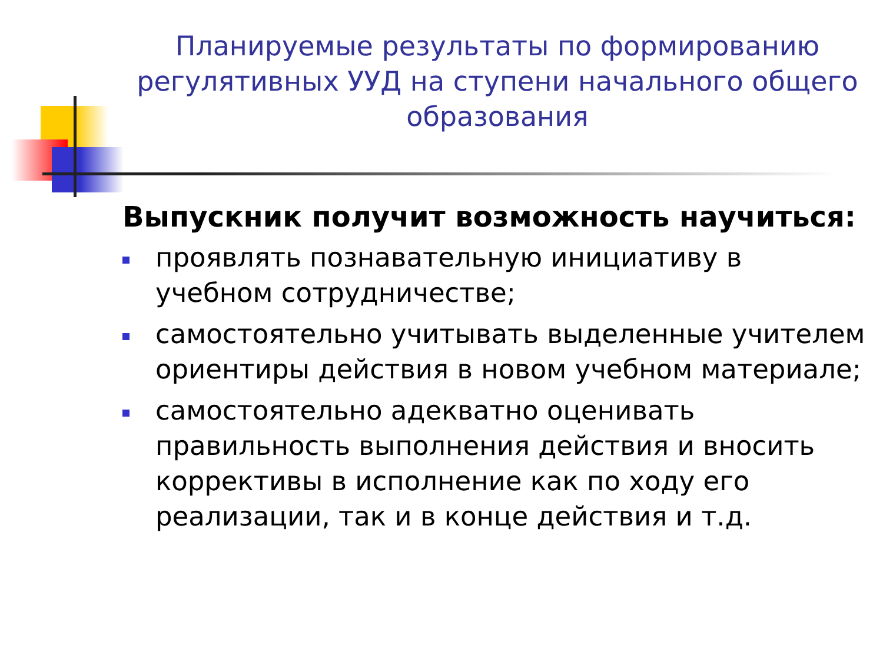Планируемые результаты по формированию регулятивных УУД на ступени начального общего образования
Выпускник получит возможность научиться:
проявлять познавательную инициативу в учебном сотрудничестве;
самостоятельно учитывать выделенные учителем ориентиры действия в новом учебном материале;
самостоятельно адекватно оценивать правильность выполнения действия и вносить коррективы в исполнение как по ходу его реализации, так и в конце действия и т.д.